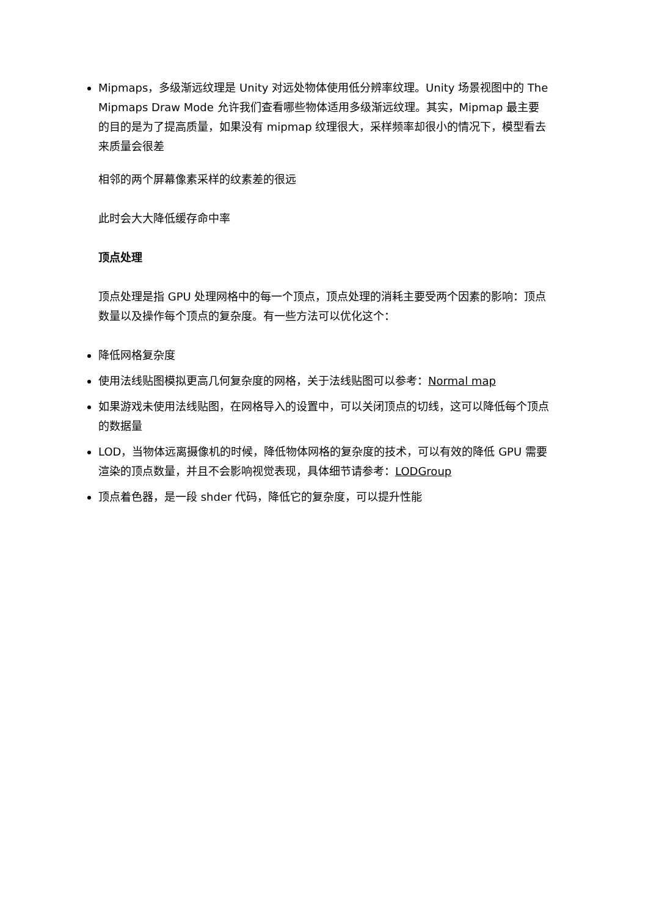Mipmaps，多级渐远纹理是 Unity 对远处物体使用低分辨率纹理。Unity 场景视图中的 The Mipmaps Draw Mode 允许我们查看哪些物体适用多级渐远纹理。其实，Mipmap 最主要的目的是为了提高质量，如果没有 mipmap 纹理很大，采样频率却很小的情况下，模型看去来质量会很差
相邻的两个屏幕像素采样的纹素差的很远
此时会大大降低缓存命中率
顶点处理
顶点处理是指 GPU 处理网格中的每一个顶点，顶点处理的消耗主要受两个因素的影响：顶点数量以及操作每个顶点的复杂度。有一些方法可以优化这个：
降低网格复杂度
使用法线贴图模拟更高几何复杂度的网格，关于法线贴图可以参考：Normal map
如果游戏未使用法线贴图，在网格导入的设置中，可以关闭顶点的切线，这可以降低每个顶点的数据量
LOD，当物体远离摄像机的时候，降低物体网格的复杂度的技术，可以有效的降低 GPU 需要渲染的顶点数量，并且不会影响视觉表现，具体细节请参考：LODGroup
顶点着色器，是一段 shder 代码，降低它的复杂度，可以提升性能